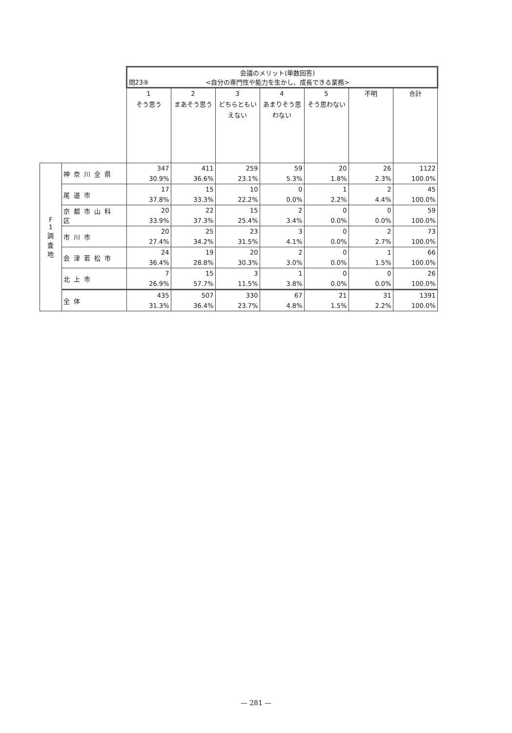| | | 問23⑨ 会議のメリット(単数回答) <自分の専門性や能力を生かし、成長できる業務> | | | | | | |
| | | 1 そう思う | 2 まあそう思う | 3 どちらともいえない | 4 あまりそう思わない | 5 そう思わない | 不明 | 合計 |
| F 1 調 査 地 | 神奈川全県 | 347 30.9% | 411 36.6% | 259 23.1% | 59 5.3% | 20 1.8% | 26 2.3% | 1122 100.0% |
| | 尾道市 | 17 37.8% | 15 33.3% | 10 22.2% | 0 0.0% | 1 2.2% | 2 4.4% | 45 100.0% |
| | 京都市山科区 | 20 33.9% | 22 37.3% | 15 25.4% | 2 3.4% | 0 0.0% | 0 0.0% | 59 100.0% |
| | 市川市 | 20 27.4% | 25 34.2% | 23 31.5% | 3 4.1% | 0 0.0% | 2 2.7% | 73 100.0% |
| | 会津若松市 | 24 36.4% | 19 28.8% | 20 30.3% | 2 3.0% | 0 0.0% | 1 1.5% | 66 100.0% |
| | 北上市 | 7 26.9% | 15 57.7% | 3 11.5% | 1 3.8% | 0 0.0% | 0 0.0% | 26 100.0% |
| | 全体 | 435 31.3% | 507 36.4% | 330 23.7% | 67 4.8% | 21 1.5% | 31 2.2% | 1391 100.0% |
— 281 —